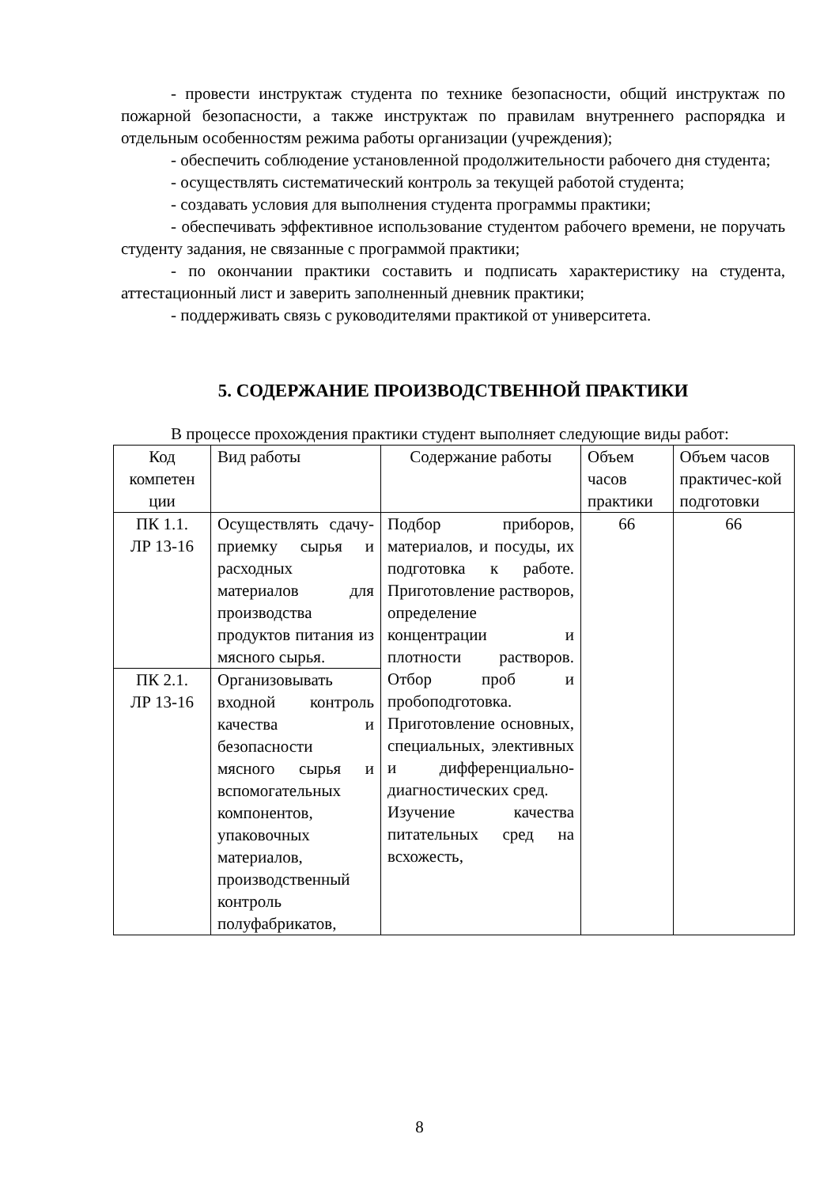- провести инструктаж студента по технике безопасности, общий инструктаж по пожарной безопасности, а также инструктаж по правилам внутреннего распорядка и отдельным особенностям режима работы организации (учреждения);
- обеспечить соблюдение установленной продолжительности рабочего дня студента;
- осуществлять систематический контроль за текущей работой студента;
- создавать условия для выполнения студента программы практики;
- обеспечивать эффективное использование студентом рабочего времени, не поручать студенту задания, не связанные с программой практики;
- по окончании практики составить и подписать характеристику на студента, аттестационный лист и заверить заполненный дневник практики;
- поддерживать связь с руководителями практикой от университета.
5. СОДЕРЖАНИЕ ПРОИЗВОДСТВЕННОЙ ПРАКТИКИ
В процессе прохождения практики студент выполняет следующие виды работ:
| Код компетен ции | Вид работы | Содержание работы | Объем часов практики | Объем часов практичес-кой подготовки |
| ПК 1.1. ЛР 13-16 | Осуществлять сдачу-приемку сырья и расходных материалов для производства продуктов питания из мясного сырья. | Подбор приборов, материалов, и посуды, их подготовка к работе. Приготовление растворов, определение концентрации и плотности растворов. Отбор проб и пробоподготовка. Приготовление основных, специальных, элективных и дифференциально-диагностических сред. Изучение качества питательных сред на всхожесть, | 66 | 66 |
| ПК 2.1. ЛР 13-16 | Организовывать входной контроль качества и безопасности мясного сырья и вспомогательных компонентов, упаковочных материалов, производственный контроль полуфабрикатов, | | | |
8